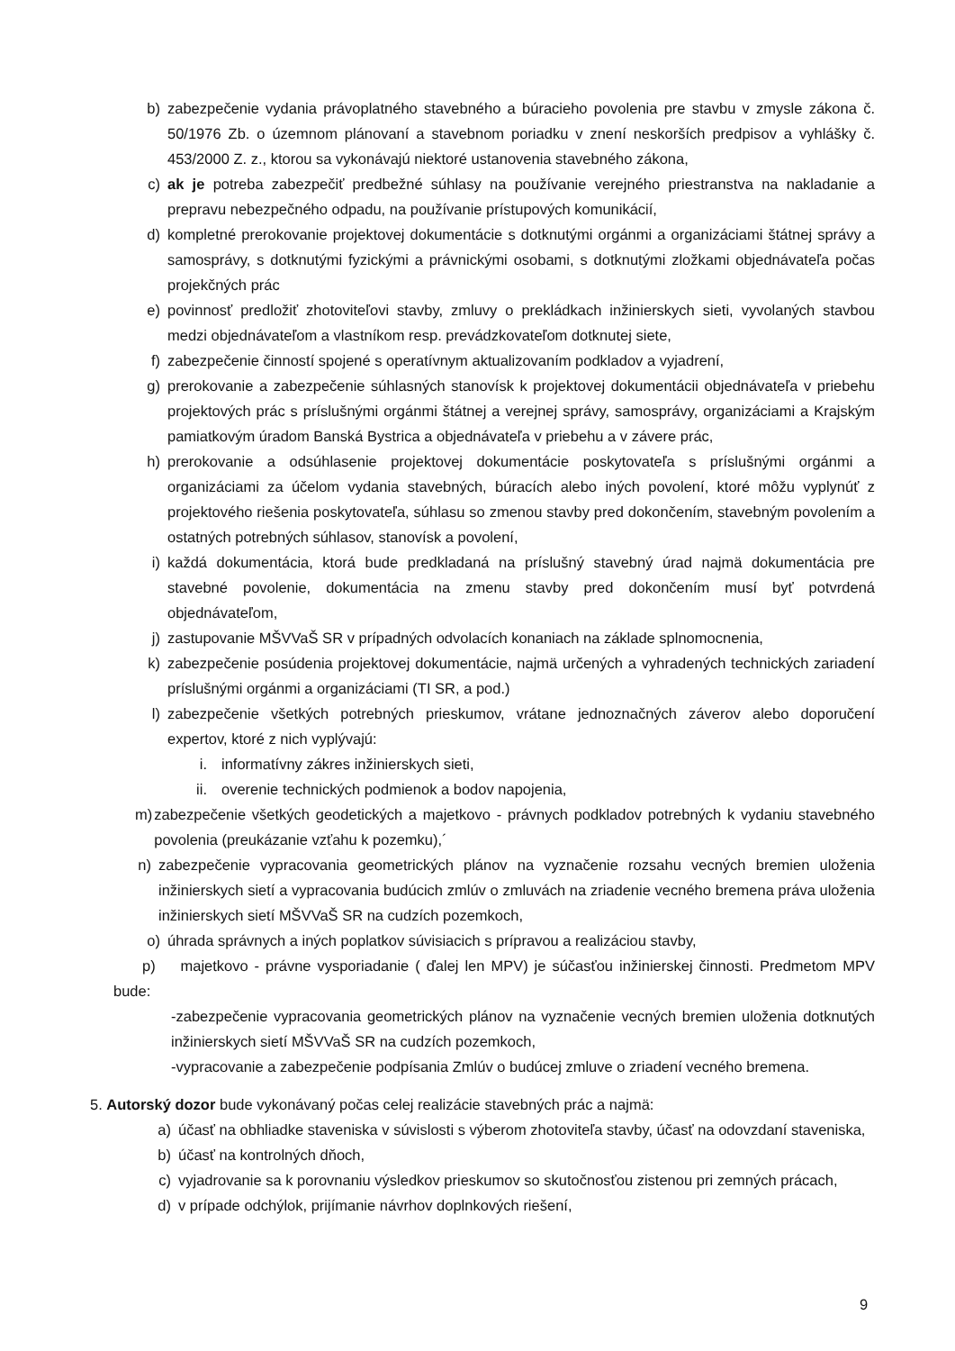b) zabezpečenie vydania právoplatného stavebného a búracieho povolenia pre stavbu v zmysle zákona č. 50/1976 Zb. o územnom plánovaní a stavebnom poriadku v znení neskorších predpisov a vyhlášky č. 453/2000 Z. z., ktorou sa vykonávajú niektoré ustanovenia stavebného zákona,
c) ak je potreba zabezpečiť predbežné súhlasy na používanie verejného priestranstva na nakladanie a prepravu nebezpečného odpadu, na používanie prístupových komunikácií,
d) kompletné prerokovanie projektovej dokumentácie s dotknutými orgánmi a organizáciami štátnej správy a samosprávy, s dotknutými fyzickými a právnickými osobami, s dotknutými zložkami objednávateľa počas projekčných prác
e) povinnosť predložiť zhotoviteľovi stavby, zmluvy o prekládkach inžinierskych sieti, vyvolaných stavbou medzi objednávateľom a vlastníkom resp. prevádzkovateľom dotknutej siete,
f) zabezpečenie činností spojené s operatívnym aktualizovaním podkladov a vyjadrení,
g) prerokovanie a zabezpečenie súhlasných stanovísk k projektovej dokumentácii objednávateľa v priebehu projektových prác s príslušnými orgánmi štátnej a verejnej správy, samosprávy, organizáciami a Krajským pamiatkovým úradom Banská Bystrica a objednávateľa v priebehu a v závere prác,
h) prerokovanie a odsúhlasenie projektovej dokumentácie poskytovateľa s príslušnými orgánmi a organizáciami za účelom vydania stavebných, búracích alebo iných povolení, ktoré môžu vyplynúť z projektového riešenia poskytovateľa, súhlasu so zmenou stavby pred dokončením, stavebným povolením a ostatných potrebných súhlasov, stanovísk a povolení,
i) každá dokumentácia, ktorá bude predkladaná na príslušný stavebný úrad najmä dokumentácia pre stavebné povolenie, dokumentácia na zmenu stavby pred dokončením musí byť potvrdená objednávateľom,
j) zastupovanie MŠVVaŠ SR v prípadných odvolacích konaniach na základe splnomocnenia,
k) zabezpečenie posúdenia projektovej dokumentácie, najmä určených a vyhradených technických zariadení príslušnými orgánmi a organizáciami (TI SR, a pod.)
l) zabezpečenie všetkých potrebných prieskumov, vrátane jednoznačných záverov alebo doporučení expertov, ktoré z nich vyplývajú:
i. informatívny zákres inžinierskych sieti,
ii. overenie technických podmienok a bodov napojenia,
m) zabezpečenie všetkých geodetických a majetkovo - právnych podkladov potrebných k vydaniu stavebného povolenia (preukázanie vzťahu k pozemku),´
n) zabezpečenie vypracovania geometrických plánov na vyznačenie rozsahu vecných bremien uloženia inžinierskych sietí a vypracovania budúcich zmlúv o zmluvách na zriadenie vecného bremena práva uloženia inžinierskych sietí MŠVVaŠ SR na cudzích pozemkoch,
o) úhrada správnych a iných poplatkov súvisiacich s prípravou a realizáciou stavby,
p) majetkovo - právne vysporiadanie ( ďalej len MPV) je súčasťou inžinierskej činnosti. Predmetom MPV bude:
-zabezpečenie vypracovania geometrických plánov na vyznačenie vecných bremien uloženia dotknutých inžinierskych sietí MŠVVaŠ SR na cudzích pozemkoch,
-vypracovanie a zabezpečenie podpísania Zmlúv o budúcej zmluve o zriadení vecného bremena.
5. Autorský dozor bude vykonávaný počas celej realizácie stavebných prác a najmä:
a) účasť na obhliadke staveniska v súvislosti s výberom zhotoviteľa stavby, účasť na odovzdaní staveniska,
b) účasť na kontrolných dňoch,
c) vyjadrovanie sa k porovnaniu výsledkov prieskumov so skutočnosťou zistenou pri zemných prácach,
d) v prípade odchýlok, prijímanie návrhov doplnkových riešení,
9